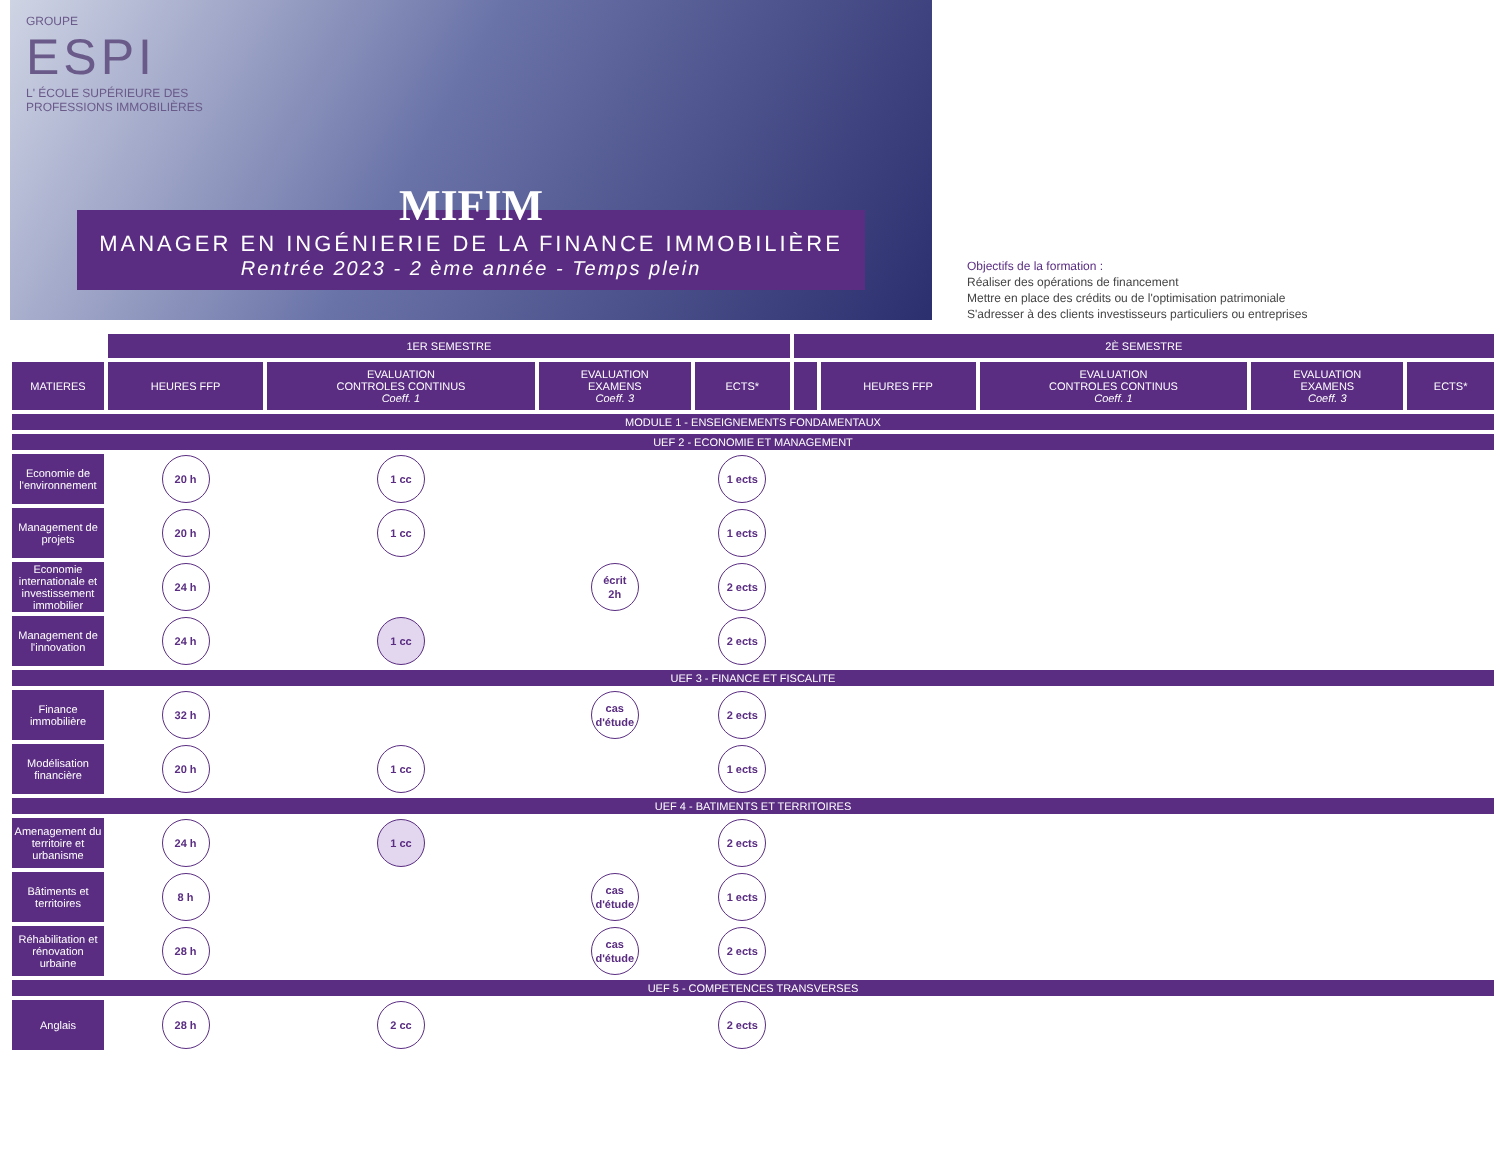GROUPE
ESPI
L' ÉCOLE SUPÉRIEURE DES
PROFESSIONS IMMOBILIÈRES
MIFIM
MANAGER EN INGÉNIERIE DE LA FINANCE IMMOBILIÈRE
Rentrée 2023 - 2 ème année - Temps plein
Objectifs de la formation :
Réaliser des opérations de financement
Mettre en place des crédits ou de l'optimisation patrimoniale
S'adresser à des clients investisseurs particuliers ou entreprises
| | 1ER SEMESTRE | | | | 2È SEMESTRE | | | | |
| MATIERES | HEURES FFP | EVALUATION CONTROLES CONTINUS Coeff. 1 | EVALUATION EXAMENS Coeff. 3 | ECTS* | | HEURES FFP | EVALUATION CONTROLES CONTINUS Coeff. 1 | EVALUATION EXAMENS Coeff. 3 | ECTS* |
| MODULE 1 - ENSEIGNEMENTS FONDAMENTAUX | | | | | | | | | |
| UEF 2 - ECONOMIE ET MANAGEMENT | | | | | | | | | |
| Economie de l'environnement | 20 h | 1 cc | | 1 ects | | | | | |
| Management de projets | 20 h | 1 cc | | 1 ects | | | | | |
| Economie internationale et investissement immobilier | 24 h | | écrit 2h | 2 ects | | | | | |
| Management de l'innovation | 24 h | 1 cc | | 2 ects | | | | | |
| UEF 3 - FINANCE ET FISCALITE | | | | | | | | | |
| Finance immobilière | 32 h | | cas d'étude | 2 ects | | | | | |
| Modélisation financière | 20 h | 1 cc | | 1 ects | | | | | |
| UEF 4 - BATIMENTS ET TERRITOIRES | | | | | | | | | |
| Amenagement du territoire et urbanisme | 24 h | 1 cc | | 2 ects | | | | | |
| Bâtiments et territoires | 8 h | | cas d'étude | 1 ects | | | | | |
| Réhabilitation et rénovation urbaine | 28 h | | cas d'étude | 2 ects | | | | | |
| UEF 5 - COMPETENCES TRANSVERSES | | | | | | | | | |
| Anglais | 28 h | 2 cc | | 2 ects | | | | | |